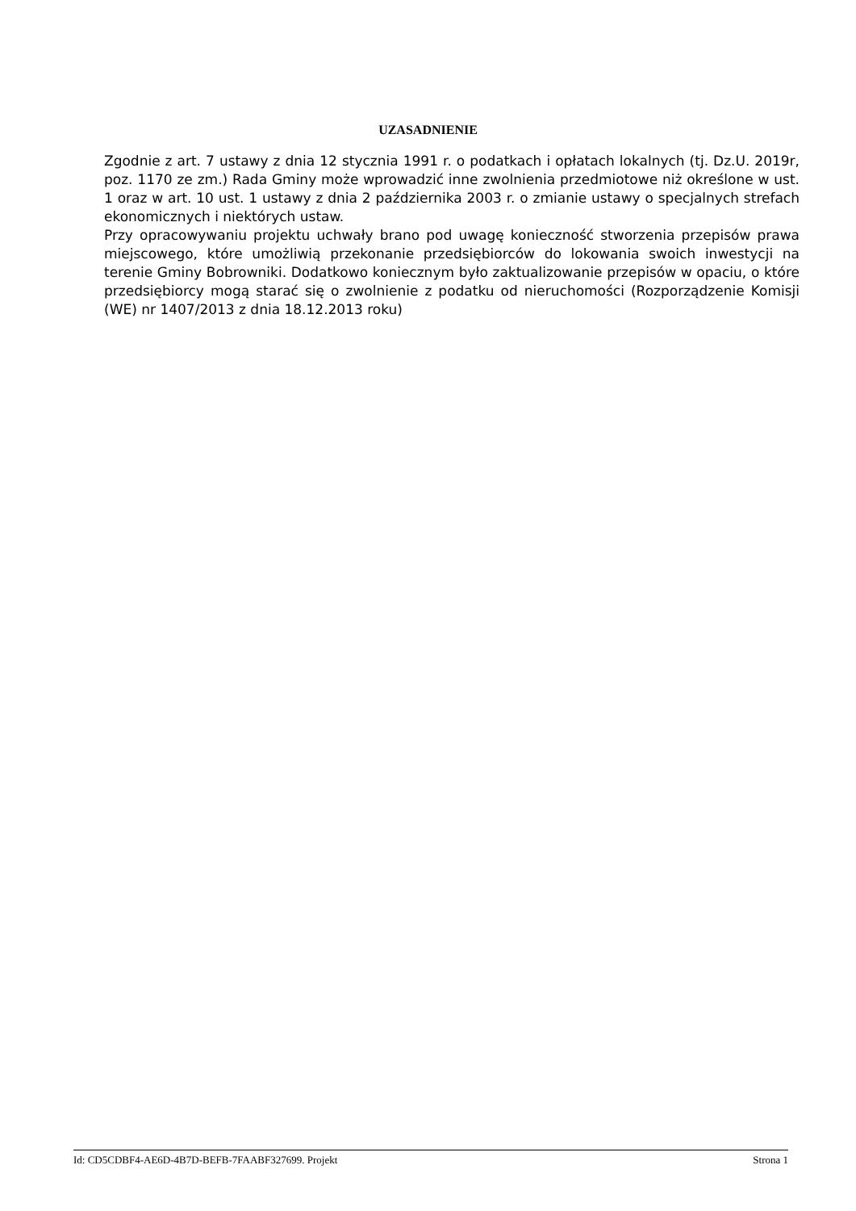UZASADNIENIE
Zgodnie z art. 7 ustawy z dnia 12 stycznia 1991 r. o podatkach i opłatach lokalnych (tj. Dz.U. 2019r, poz. 1170 ze zm.) Rada Gminy może wprowadzić inne zwolnienia przedmiotowe niż określone w ust. 1 oraz w art. 10 ust. 1 ustawy z dnia 2 października 2003 r. o zmianie ustawy o specjalnych strefach ekonomicznych i niektórych ustaw.
Przy opracowywaniu projektu uchwały brano pod uwagę konieczność stworzenia przepisów prawa miejscowego, które umożliwią przekonanie przedsiębiorców do lokowania swoich inwestycji na terenie Gminy Bobrowniki. Dodatkowo koniecznym było zaktualizowanie przepisów w opaciu, o które przedsiębiorcy mogą starać się o zwolnienie z podatku od nieruchomości (Rozporządzenie Komisji (WE) nr 1407/2013 z dnia 18.12.2013 roku)
Id: CD5CDBF4-AE6D-4B7D-BEFB-7FAABF327699. Projekt Strona 1